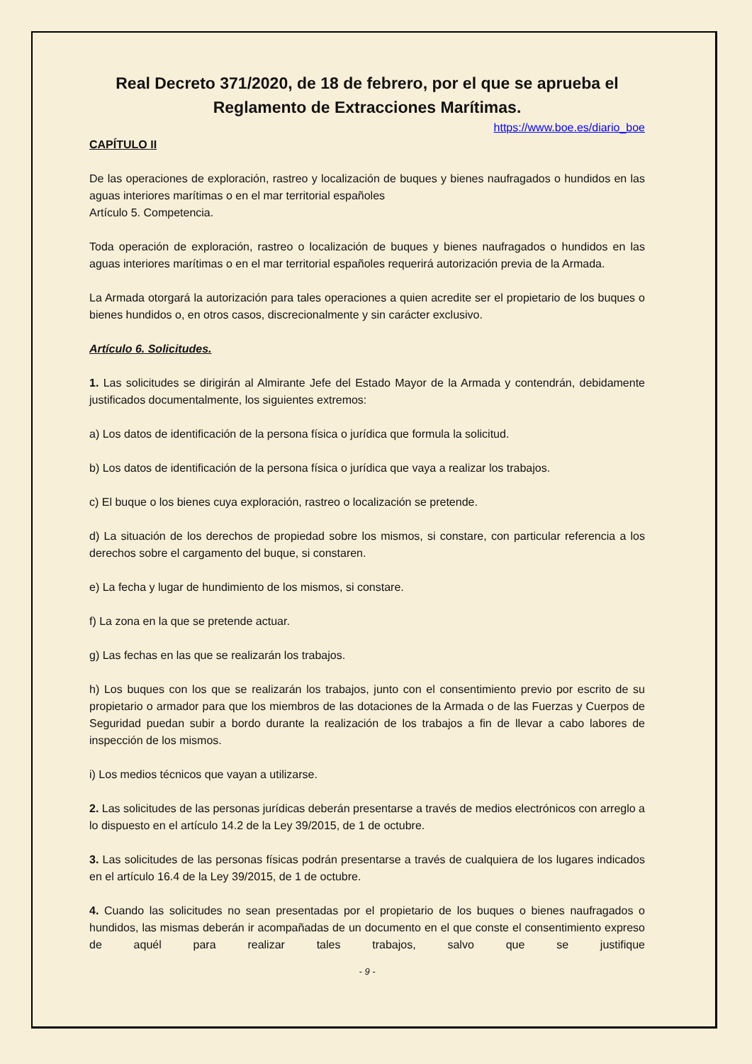Real Decreto 371/2020, de 18 de febrero, por el que se aprueba el Reglamento de Extracciones Marítimas.
https://www.boe.es/diario_boe
CAPÍTULO II
De las operaciones de exploración, rastreo y localización de buques y bienes naufragados o hundidos en las aguas interiores marítimas o en el mar territorial españoles
Artículo 5. Competencia.
Toda operación de exploración, rastreo o localización de buques y bienes naufragados o hundidos en las aguas interiores marítimas o en el mar territorial españoles requerirá autorización previa de la Armada.
La Armada otorgará la autorización para tales operaciones a quien acredite ser el propietario de los buques o bienes hundidos o, en otros casos, discrecionalmente y sin carácter exclusivo.
Artículo 6. Solicitudes.
1. Las solicitudes se dirigirán al Almirante Jefe del Estado Mayor de la Armada y contendrán, debidamente justificados documentalmente, los siguientes extremos:
a) Los datos de identificación de la persona física o jurídica que formula la solicitud.
b) Los datos de identificación de la persona física o jurídica que vaya a realizar los trabajos.
c) El buque o los bienes cuya exploración, rastreo o localización se pretende.
d) La situación de los derechos de propiedad sobre los mismos, si constare, con particular referencia a los derechos sobre el cargamento del buque, si constaren.
e) La fecha y lugar de hundimiento de los mismos, si constare.
f) La zona en la que se pretende actuar.
g) Las fechas en las que se realizarán los trabajos.
h) Los buques con los que se realizarán los trabajos, junto con el consentimiento previo por escrito de su propietario o armador para que los miembros de las dotaciones de la Armada o de las Fuerzas y Cuerpos de Seguridad puedan subir a bordo durante la realización de los trabajos a fin de llevar a cabo labores de inspección de los mismos.
i) Los medios técnicos que vayan a utilizarse.
2. Las solicitudes de las personas jurídicas deberán presentarse a través de medios electrónicos con arreglo a lo dispuesto en el artículo 14.2 de la Ley 39/2015, de 1 de octubre.
3. Las solicitudes de las personas físicas podrán presentarse a través de cualquiera de los lugares indicados en el artículo 16.4 de la Ley 39/2015, de 1 de octubre.
4. Cuando las solicitudes no sean presentadas por el propietario de los buques o bienes naufragados o hundidos, las mismas deberán ir acompañadas de un documento en el que conste el consentimiento expreso de aquél para realizar tales trabajos, salvo que se justifique
- 9 -